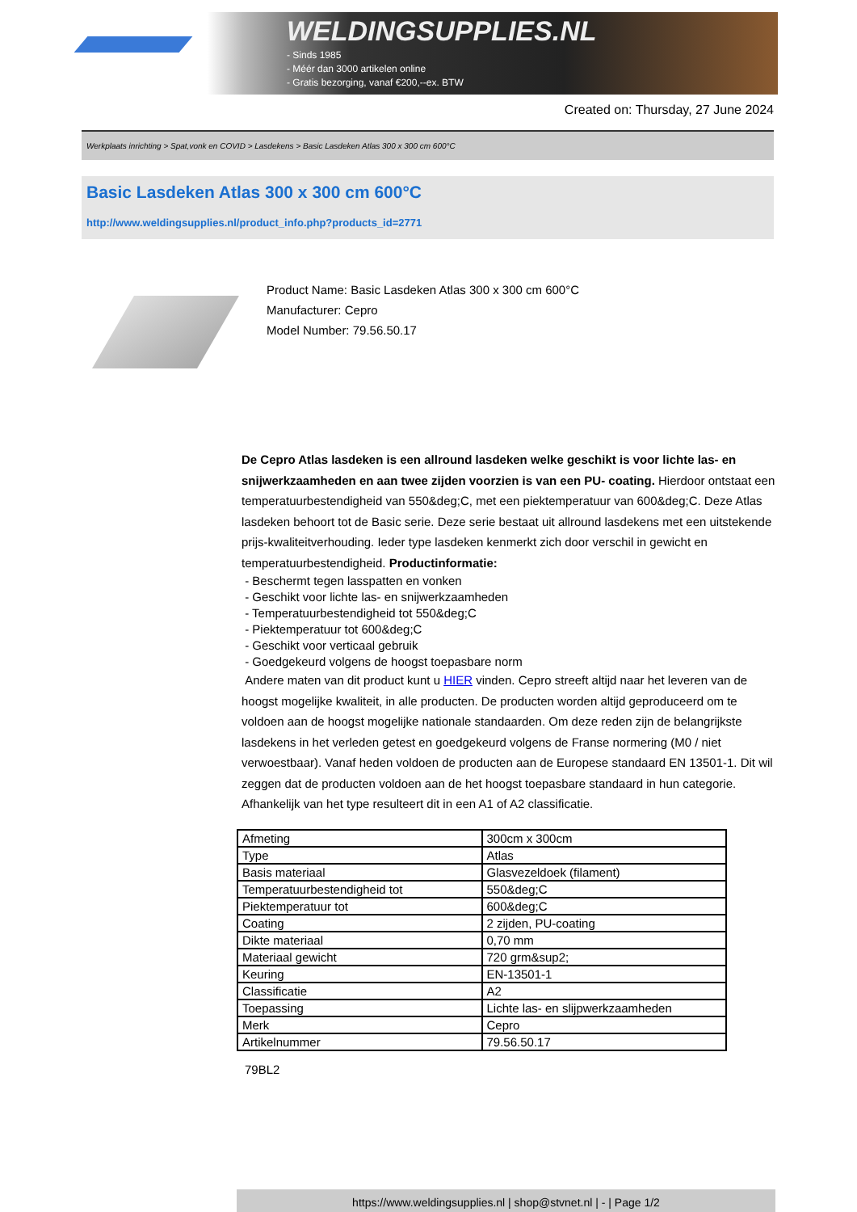WELDINGSUPPLIES.NL
- Sinds 1985
- Méér dan 3000 artikelen online
- Gratis bezorging, vanaf €200,--ex. BTW
Created on: Thursday, 27 June 2024
Werkplaats inrichting > Spat,vonk en COVID > Lasdekens > Basic Lasdeken Atlas 300 x 300 cm 600°C
Basic Lasdeken Atlas 300 x 300 cm 600°C
http://www.weldingsupplies.nl/product_info.php?products_id=2771
Product Name: Basic Lasdeken Atlas 300 x 300 cm 600°C
Manufacturer: Cepro
Model Number: 79.56.50.17
De Cepro Atlas lasdeken is een allround lasdeken welke geschikt is voor lichte las- en snijwerkzaamheden en aan twee zijden voorzien is van een PU- coating. Hierdoor ontstaat een temperatuurbestendigheid van 550&deg;C, met een piektemperatuur van 600&deg;C. Deze Atlas lasdeken behoort tot de Basic serie. Deze serie bestaat uit allround lasdekens met een uitstekende prijs-kwaliteitverhouding. Ieder type lasdeken kenmerkt zich door verschil in gewicht en temperatuurbestendigheid. Productinformatie:
- Beschermt tegen lasspatten en vonken
- Geschikt voor lichte las- en snijwerkzaamheden
- Temperatuurbestendigheid tot 550&deg;C
- Piektemperatuur tot 600&deg;C
- Geschikt voor verticaal gebruik
- Goedgekeurd volgens de hoogst toepasbare norm
Andere maten van dit product kunt u HIER vinden. Cepro streeft altijd naar het leveren van de hoogst mogelijke kwaliteit, in alle producten. De producten worden altijd geproduceerd om te voldoen aan de hoogst mogelijke nationale standaarden. Om deze reden zijn de belangrijkste lasdekens in het verleden getest en goedgekeurd volgens de Franse normering (M0 / niet verwoestbaar). Vanaf heden voldoen de producten aan de Europese standaard EN 13501-1. Dit wil zeggen dat de producten voldoen aan de het hoogst toepasbare standaard in hun categorie. Afhankelijk van het type resulteert dit in een A1 of A2 classificatie.
| Afmeting | 300cm x 300cm |
| Type | Atlas |
| Basis materiaal | Glasvezeldoek (filament) |
| Temperatuurbestendigheid tot | 550&deg;C |
| Piektemperatuur tot | 600&deg;C |
| Coating | 2 zijden, PU-coating |
| Dikte materiaal | 0,70 mm |
| Materiaal gewicht | 720 grm&sup2; |
| Keuring | EN-13501-1 |
| Classificatie | A2 |
| Toepassing | Lichte las- en slijpwerkzaamheden |
| Merk | Cepro |
| Artikelnummer | 79.56.50.17 |
79BL2
https://www.weldingsupplies.nl | shop@stvnet.nl | - | Page 1/2